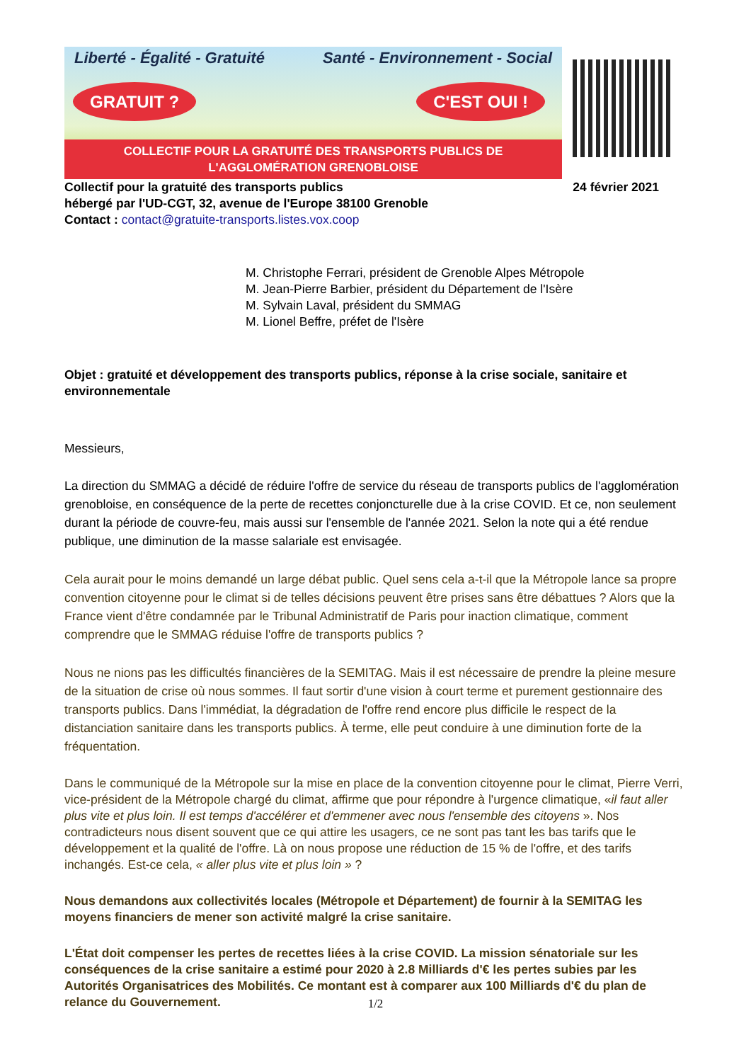Liberté - Égalité - Gratuité Santé - Environnement - Social
GRATUIT ? C'EST OUI !
COLLECTIF POUR LA GRATUITÉ DES TRANSPORTS PUBLICS DE L'AGGLOMÉRATION GRENOBLOISE
Collectif pour la gratuité des transports publics 24 février 2021
hébergé par l'UD-CGT, 32, avenue de l'Europe 38100 Grenoble
Contact : contact@gratuite-transports.listes.vox.coop
M. Christophe Ferrari, président de Grenoble Alpes Métropole
M. Jean-Pierre Barbier, président du Département de l'Isère
M. Sylvain Laval, président du SMMAG
M. Lionel Beffre, préfet de l'Isère
Objet : gratuité et développement des transports publics, réponse à la crise sociale, sanitaire et environnementale
Messieurs,
La direction du SMMAG a décidé de réduire l'offre de service du réseau de transports publics de l'agglomération grenobloise, en conséquence de la perte de recettes conjoncturelle due à la crise COVID. Et ce, non seulement durant la période de couvre-feu, mais aussi sur l'ensemble de l'année 2021. Selon la note qui a été rendue publique, une diminution de la masse salariale est envisagée.
Cela aurait pour le moins demandé un large débat public. Quel sens cela a-t-il que la Métropole lance sa propre convention citoyenne pour le climat si de telles décisions peuvent être prises sans être débattues ? Alors que la France vient d'être condamnée par le Tribunal Administratif de Paris pour inaction climatique, comment comprendre que le SMMAG réduise l'offre de transports publics ?
Nous ne nions pas les difficultés financières de la SEMITAG. Mais il est nécessaire de prendre la pleine mesure de la situation de crise où nous sommes. Il faut sortir d'une vision à court terme et purement gestionnaire des transports publics. Dans l'immédiat, la dégradation de l'offre rend encore plus difficile le respect de la distanciation sanitaire dans les transports publics. À terme, elle peut conduire à une diminution forte de la fréquentation.
Dans le communiqué de la Métropole sur la mise en place de la convention citoyenne pour le climat, Pierre Verri, vice-président de la Métropole chargé du climat, affirme que pour répondre à l'urgence climatique, «il faut aller plus vite et plus loin. Il est temps d'accélérer et d'emmener avec nous l'ensemble des citoyens ». Nos contradicteurs nous disent souvent que ce qui attire les usagers, ce ne sont pas tant les bas tarifs que le développement et la qualité de l'offre. Là on nous propose une réduction de 15 % de l'offre, et des tarifs inchangés. Est-ce cela, « aller plus vite et plus loin » ?
Nous demandons aux collectivités locales (Métropole et Département) de fournir à la SEMITAG les moyens financiers de mener son activité malgré la crise sanitaire.
L'État doit compenser les pertes de recettes liées à la crise COVID. La mission sénatoriale sur les conséquences de la crise sanitaire a estimé pour 2020 à 2.8 Milliards d'€ les pertes subies par les Autorités Organisatrices des Mobilités. Ce montant est à comparer aux 100 Milliards d'€ du plan de relance du Gouvernement.
1/2